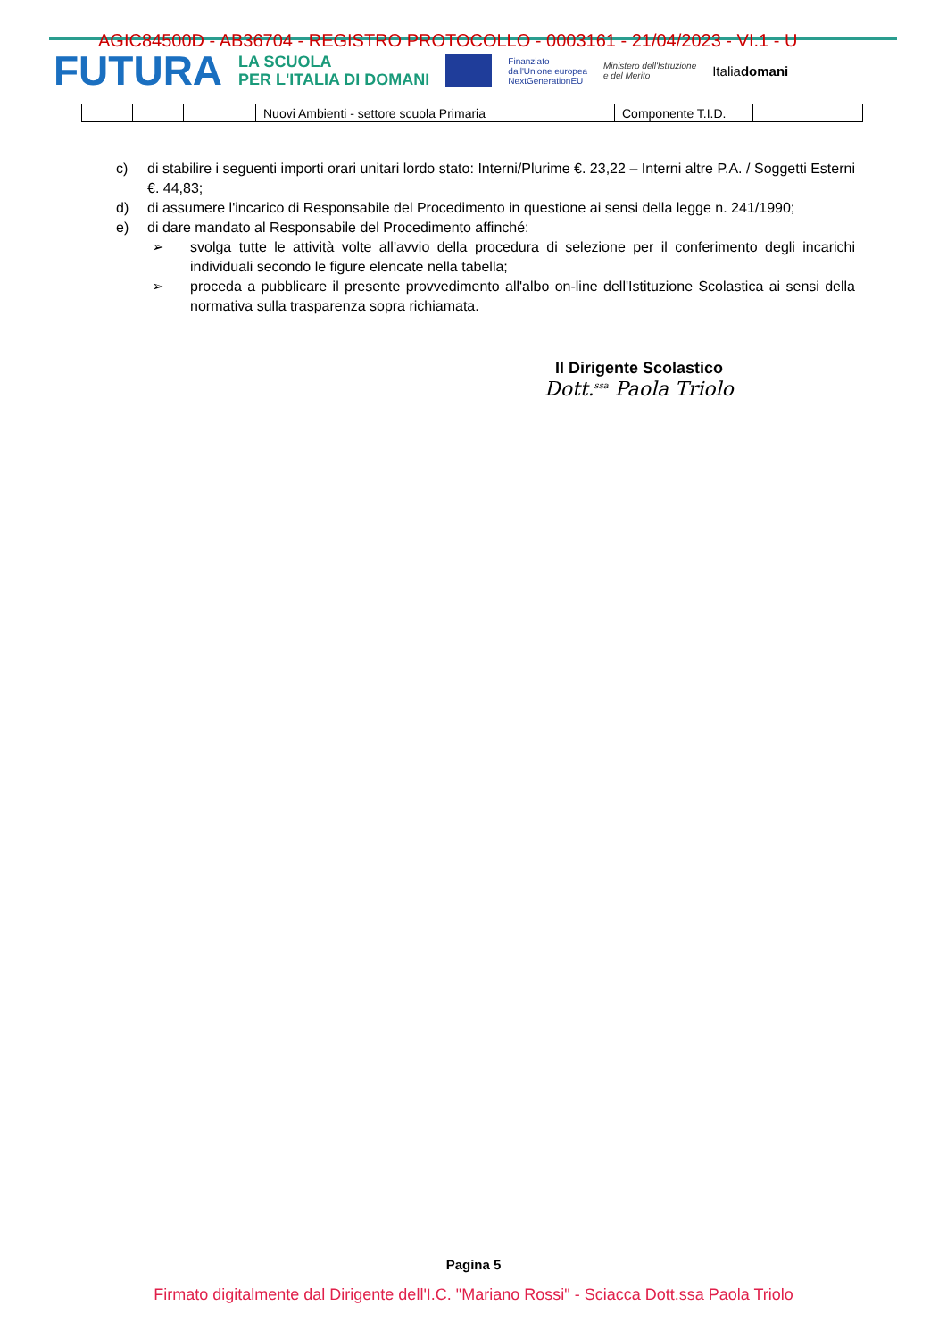FUTURA LA SCUOLA
PER L'ITALIA DI DOMANI Finanziato
dall'Unione europea
NextGenerationEU Ministero dell'Istruzione
e del Merito Italiadomani
AGIC84500D - AB36704 - REGISTRO PROTOCOLLO - 0003161 - 21/04/2023 - VI.1 - U
| | | | Nuovi Ambienti - settore scuola Primaria | Componente T.I.D. | |
c) di stabilire i seguenti importi orari unitari lordo stato: Interni/Plurime €. 23,22 – Interni altre P.A. / Soggetti Esterni €. 44,83;
d) di assumere l'incarico di Responsabile del Procedimento in questione ai sensi della legge n. 241/1990;
e) di dare mandato al Responsabile del Procedimento affinché:
➢ svolga tutte le attività volte all'avvio della procedura di selezione per il conferimento degli incarichi individuali secondo le figure elencate nella tabella;
➢ proceda a pubblicare il presente provvedimento all'albo on-line dell'Istituzione Scolastica ai sensi della normativa sulla trasparenza sopra richiamata.
Il Dirigente Scolastico
Dott.<sup>ssa</sup> Paola Triolo
Pagina 5
Firmato digitalmente dal Dirigente dell'I.C. "Mariano Rossi" - Sciacca Dott.ssa Paola Triolo